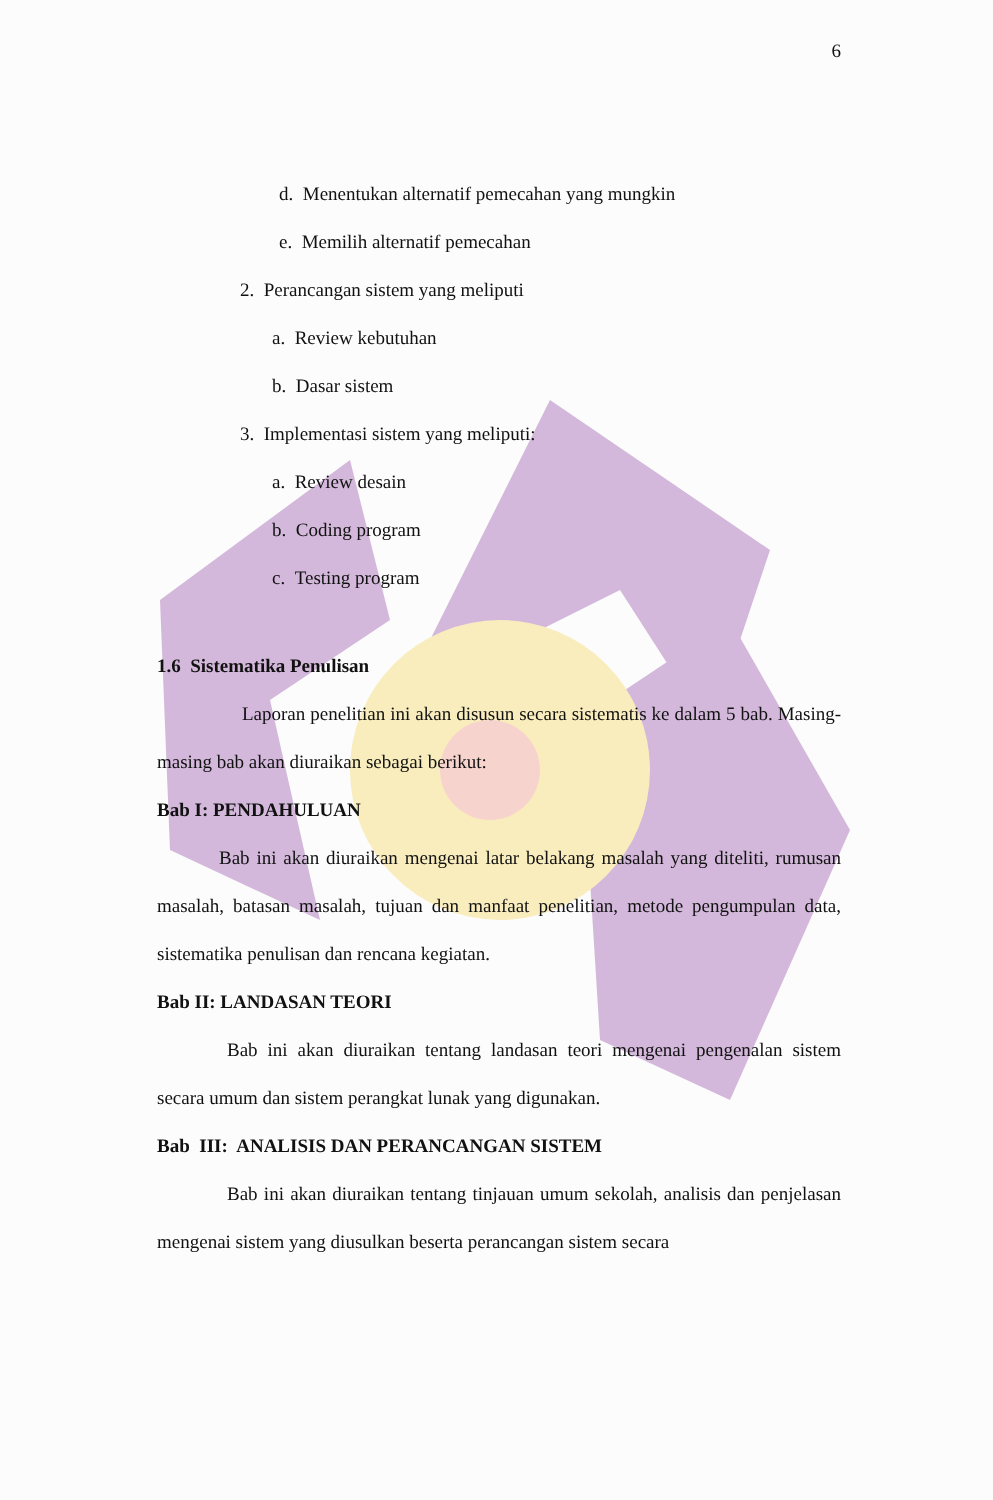6
d. Menentukan alternatif pemecahan yang mungkin
e. Memilih alternatif pemecahan
2. Perancangan sistem yang meliputi
a. Review kebutuhan
b. Dasar sistem
3. Implementasi sistem yang meliputi:
a. Review desain
b. Coding program
c. Testing program
1.6 Sistematika Penulisan
Laporan penelitian ini akan disusun secara sistematis ke dalam 5 bab. Masing-masing bab akan diuraikan sebagai berikut:
Bab I: PENDAHULUAN
Bab ini akan diuraikan mengenai latar belakang masalah yang diteliti, rumusan masalah, batasan masalah, tujuan dan manfaat penelitian, metode pengumpulan data, sistematika penulisan dan rencana kegiatan.
Bab II: LANDASAN TEORI
Bab ini akan diuraikan tentang landasan teori mengenai pengenalan sistem secara umum dan sistem perangkat lunak yang digunakan.
Bab III: ANALISIS DAN PERANCANGAN SISTEM
Bab ini akan diuraikan tentang tinjauan umum sekolah, analisis dan penjelasan mengenai sistem yang diusulkan beserta perancangan sistem secara